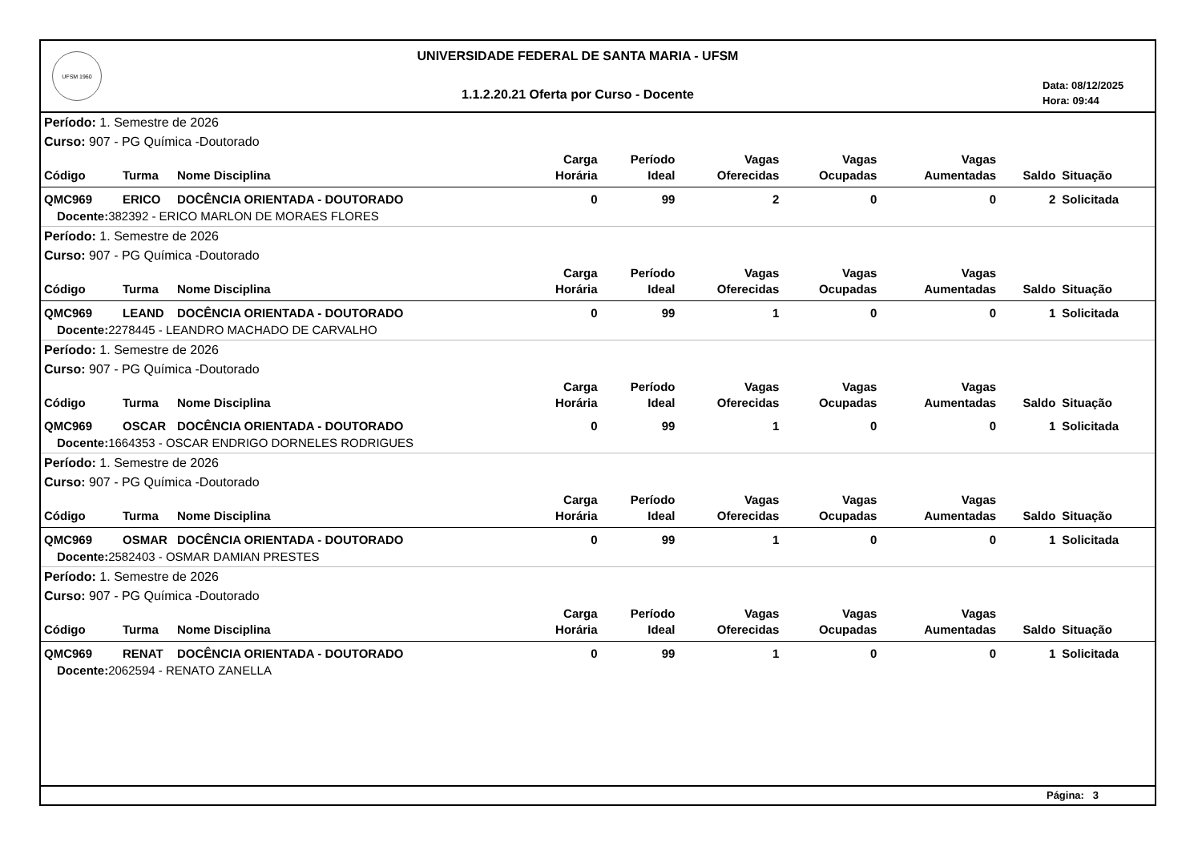UFSM 1960
UNIVERSIDADE FEDERAL DE SANTA MARIA - UFSM
1.1.2.20.21 Oferta por Curso - Docente
Data: 08/12/2025
Hora: 09:44
Período: 1. Semestre de 2026
Curso: 907 - PG Química -Doutorado
| Código | Turma | Nome Disciplina | Carga Horária | Período Ideal | Vagas Oferecidas | Vagas Ocupadas | Vagas Aumentadas | Saldo | Situação |
| --- | --- | --- | --- | --- | --- | --- | --- | --- | --- |
| QMC969 | ERICO | DOCÊNCIA ORIENTADA - DOUTORADO | 0 | 99 | 2 | 0 | 0 | 2 | Solicitada |
| Docente: 382392 - ERICO MARLON DE MORAES FLORES | | | | | | | | | |
Período: 1. Semestre de 2026
Curso: 907 - PG Química -Doutorado
| Código | Turma | Nome Disciplina | Carga Horária | Período Ideal | Vagas Oferecidas | Vagas Ocupadas | Vagas Aumentadas | Saldo | Situação |
| --- | --- | --- | --- | --- | --- | --- | --- | --- | --- |
| QMC969 | LEAND | DOCÊNCIA ORIENTADA - DOUTORADO | 0 | 99 | 1 | 0 | 0 | 1 | Solicitada |
| Docente: 2278445 - LEANDRO MACHADO DE CARVALHO | | | | | | | | | |
Período: 1. Semestre de 2026
Curso: 907 - PG Química -Doutorado
| Código | Turma | Nome Disciplina | Carga Horária | Período Ideal | Vagas Oferecidas | Vagas Ocupadas | Vagas Aumentadas | Saldo | Situação |
| --- | --- | --- | --- | --- | --- | --- | --- | --- | --- |
| QMC969 | OSCAR | DOCÊNCIA ORIENTADA - DOUTORADO | 0 | 99 | 1 | 0 | 0 | 1 | Solicitada |
| Docente: 1664353 - OSCAR ENDRIGO DORNELES RODRIGUES | | | | | | | | | |
Período: 1. Semestre de 2026
Curso: 907 - PG Química -Doutorado
| Código | Turma | Nome Disciplina | Carga Horária | Período Ideal | Vagas Oferecidas | Vagas Ocupadas | Vagas Aumentadas | Saldo | Situação |
| --- | --- | --- | --- | --- | --- | --- | --- | --- | --- |
| QMC969 | OSMAR | DOCÊNCIA ORIENTADA - DOUTORADO | 0 | 99 | 1 | 0 | 0 | 1 | Solicitada |
| Docente: 2582403 - OSMAR DAMIAN PRESTES | | | | | | | | | |
Período: 1. Semestre de 2026
Curso: 907 - PG Química -Doutorado
| Código | Turma | Nome Disciplina | Carga Horária | Período Ideal | Vagas Oferecidas | Vagas Ocupadas | Vagas Aumentadas | Saldo | Situação |
| --- | --- | --- | --- | --- | --- | --- | --- | --- | --- |
| QMC969 | RENAT | DOCÊNCIA ORIENTADA - DOUTORADO | 0 | 99 | 1 | 0 | 0 | 1 | Solicitada |
| Docente: 2062594 - RENATO ZANELLA | | | | | | | | | |
Página: 3